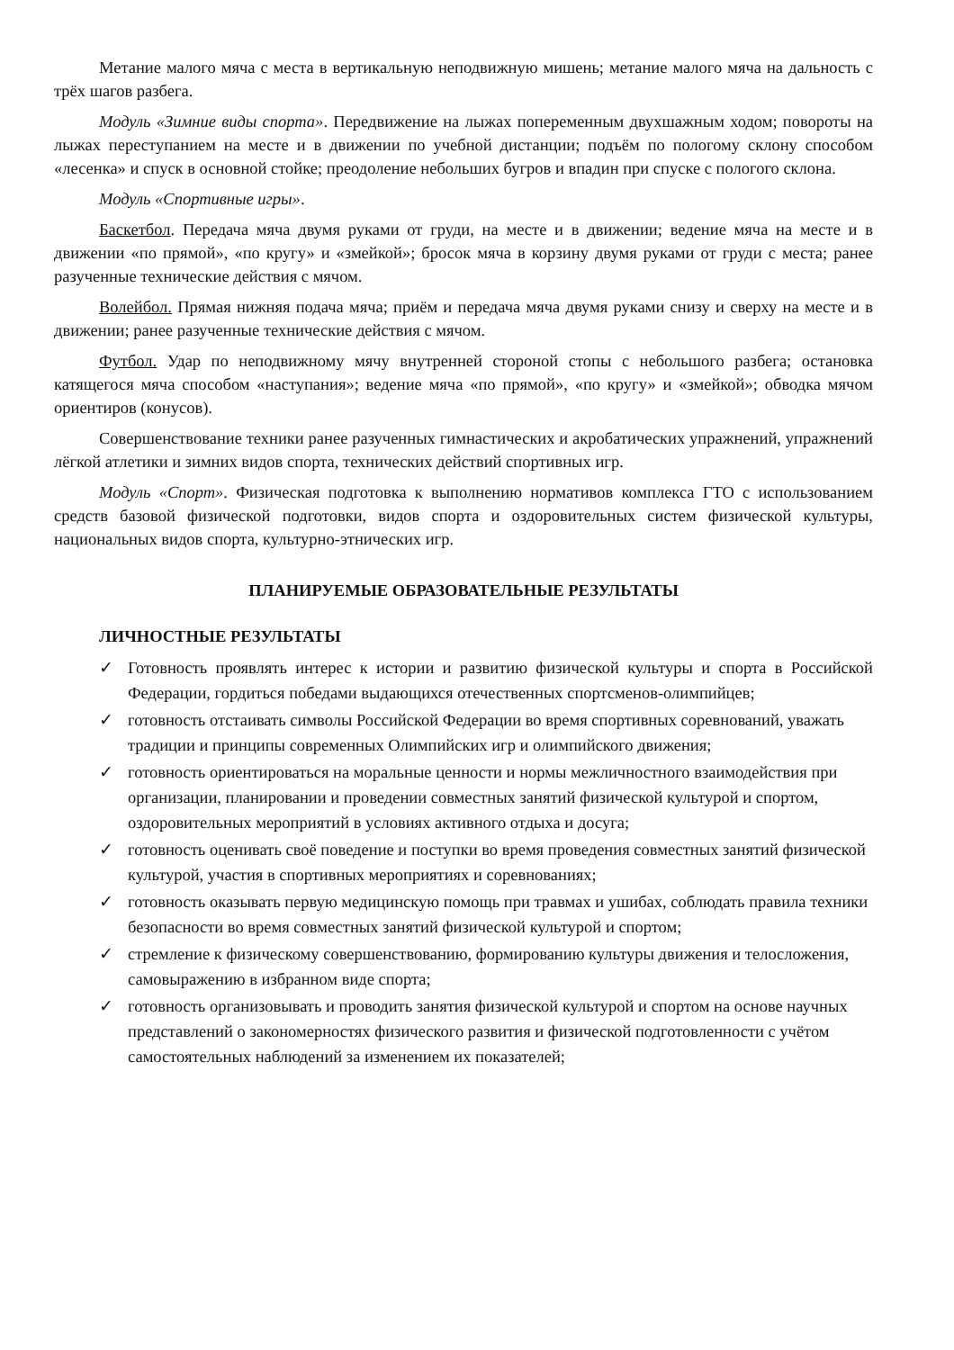Метание малого мяча с места в вертикальную неподвижную мишень; метание малого мяча на дальность с трёх шагов разбега.
Модуль «Зимние виды спорта». Передвижение на лыжах попеременным двухшажным ходом; повороты на лыжах переступанием на месте и в движении по учебной дистанции; подъём по пологому склону способом «лесенка» и спуск в основной стойке; преодоление небольших бугров и впадин при спуске с пологого склона.
Модуль «Спортивные игры».
Баскетбол. Передача мяча двумя руками от груди, на месте и в движении; ведение мяча на месте и в движении «по прямой», «по кругу» и «змейкой»; бросок мяча в корзину двумя руками от груди с места; ранее разученные технические действия с мячом.
Волейбол. Прямая нижняя подача мяча; приём и передача мяча двумя руками снизу и сверху на месте и в движении; ранее разученные технические действия с мячом.
Футбол. Удар по неподвижному мячу внутренней стороной стопы с небольшого разбега; остановка катящегося мяча способом «наступания»; ведение мяча «по прямой», «по кругу» и «змейкой»; обводка мячом ориентиров (конусов).
Совершенствование техники ранее разученных гимнастических и акробатических упражнений, упражнений лёгкой атлетики и зимних видов спорта, технических действий спортивных игр.
Модуль «Спорт». Физическая подготовка к выполнению нормативов комплекса ГТО с использованием средств базовой физической подготовки, видов спорта и оздоровительных систем физической культуры, национальных видов спорта, культурно-этнических игр.
ПЛАНИРУЕМЫЕ ОБРАЗОВАТЕЛЬНЫЕ РЕЗУЛЬТАТЫ
ЛИЧНОСТНЫЕ РЕЗУЛЬТАТЫ
✓ Готовность проявлять интерес к истории и развитию физической культуры и спорта в Российской Федерации, гордиться победами выдающихся отечественных спортсменов-олимпийцев;
✓ готовность отстаивать символы Российской Федерации во время спортивных соревнований, уважать традиции и принципы современных Олимпийских игр и олимпийского движения;
✓ готовность ориентироваться на моральные ценности и нормы межличностного взаимодействия при организации, планировании и проведении совместных занятий физической культурой и спортом, оздоровительных мероприятий в условиях активного отдыха и досуга;
✓ готовность оценивать своё поведение и поступки во время проведения совместных занятий физической культурой, участия в спортивных мероприятиях и соревнованиях;
✓ готовность оказывать первую медицинскую помощь при травмах и ушибах, соблюдать правила техники безопасности во время совместных занятий физической культурой и спортом;
✓ стремление к физическому совершенствованию, формированию культуры движения и телосложения, самовыражению в избранном виде спорта;
✓ готовность организовывать и проводить занятия физической культурой и спортом на основе научных представлений о закономерностях физического развития и физической подготовленности с учётом самостоятельных наблюдений за изменением их показателей;